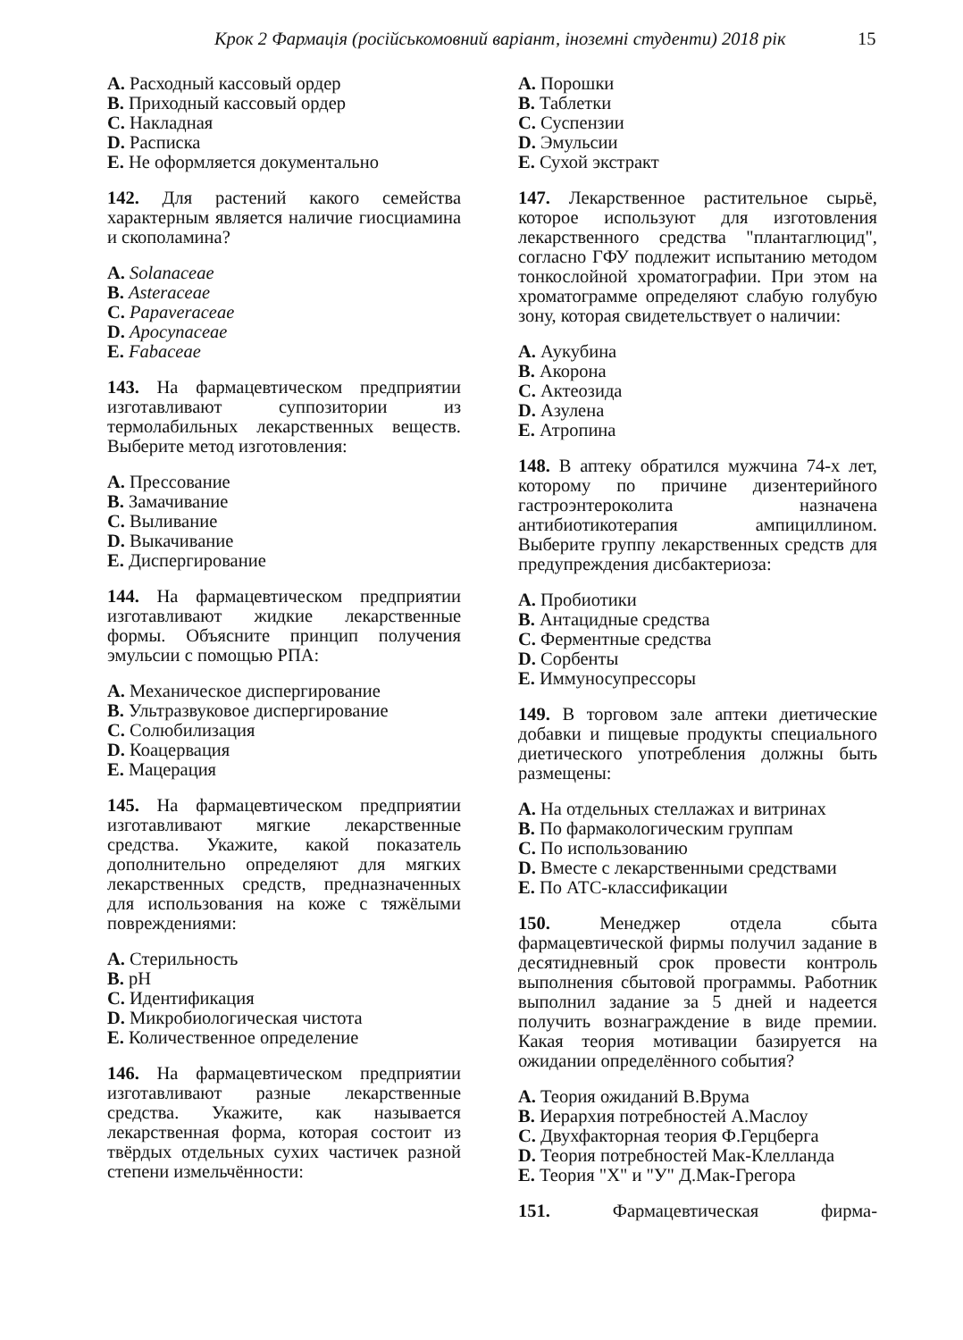Крок 2 Фармація (російськомовний варіант, іноземні студенти) 2018 рік 15
A. Расходный кассовый ордер
B. Приходный кассовый ордер
C. Накладная
D. Расписка
E. Не оформляется документально
142. Для растений какого семейства характерным является наличие гиосциамина и скополамина?
A. Solanaceae
B. Asteraceae
C. Papaveraceae
D. Apocynaceae
E. Fabaceae
143. На фармацевтическом предприятии изготавливают суппозитории из термолабильных лекарственных веществ. Выберите метод изготовления:
A. Прессование
B. Замачивание
C. Выливание
D. Выкачивание
E. Диспергирование
144. На фармацевтическом предприятии изготавливают жидкие лекарственные формы. Объясните принцип получения эмульсии с помощью РПА:
A. Механическое диспергирование
B. Ультразвуковое диспергирование
C. Солюбилизация
D. Коацервация
E. Мацерация
145. На фармацевтическом предприятии изготавливают мягкие лекарственные средства. Укажите, какой показатель дополнительно определяют для мягких лекарственных средств, предназначенных для использования на коже с тяжёлыми повреждениями:
A. Стерильность
B. pH
C. Идентификация
D. Микробиологическая чистота
E. Количественное определение
146. На фармацевтическом предприятии изготавливают разные лекарственные средства. Укажите, как называется лекарственная форма, которая состоит из твёрдых отдельных сухих частичек разной степени измельчённости:
A. Порошки
B. Таблетки
C. Суспензии
D. Эмульсии
E. Сухой экстракт
147. Лекарственное растительное сырьё, которое используют для изготовления лекарственного средства "плантаглюцид", согласно ГФУ подлежит испытанию методом тонкослойной хроматографии. При этом на хроматограмме определяют слабую голубую зону, которая свидетельствует о наличии:
A. Аукубина
B. Акорона
C. Актеозида
D. Азулена
E. Атропина
148. В аптеку обратился мужчина 74-х лет, которому по причине дизентерийного гастроэнтероколита назначена антибиотикотерапия ампициллином. Выберите группу лекарственных средств для предупреждения дисбактериоза:
A. Пробиотики
B. Антацидные средства
C. Ферментные средства
D. Сорбенты
E. Иммуносупрессоры
149. В торговом зале аптеки диетические добавки и пищевые продукты специального диетического употребления должны быть размещены:
A. На отдельных стеллажах и витринах
B. По фармакологическим группам
C. По использованию
D. Вместе с лекарственными средствами
E. По АТС-классификации
150. Менеджер отдела сбыта фармацевтической фирмы получил задание в десятидневный срок провести контроль выполнения сбытовой программы. Работник выполнил задание за 5 дней и надеется получить вознаграждение в виде премии. Какая теория мотивации базируется на ожидании определённого события?
A. Теория ожиданий В.Врума
B. Иерархия потребностей А.Маслоу
C. Двухфакторная теория Ф.Герцберга
D. Теория потребностей Мак-Клелланда
E. Теория "X" и "У" Д.Мак-Грегора
151. Фармацевтическая фирма-